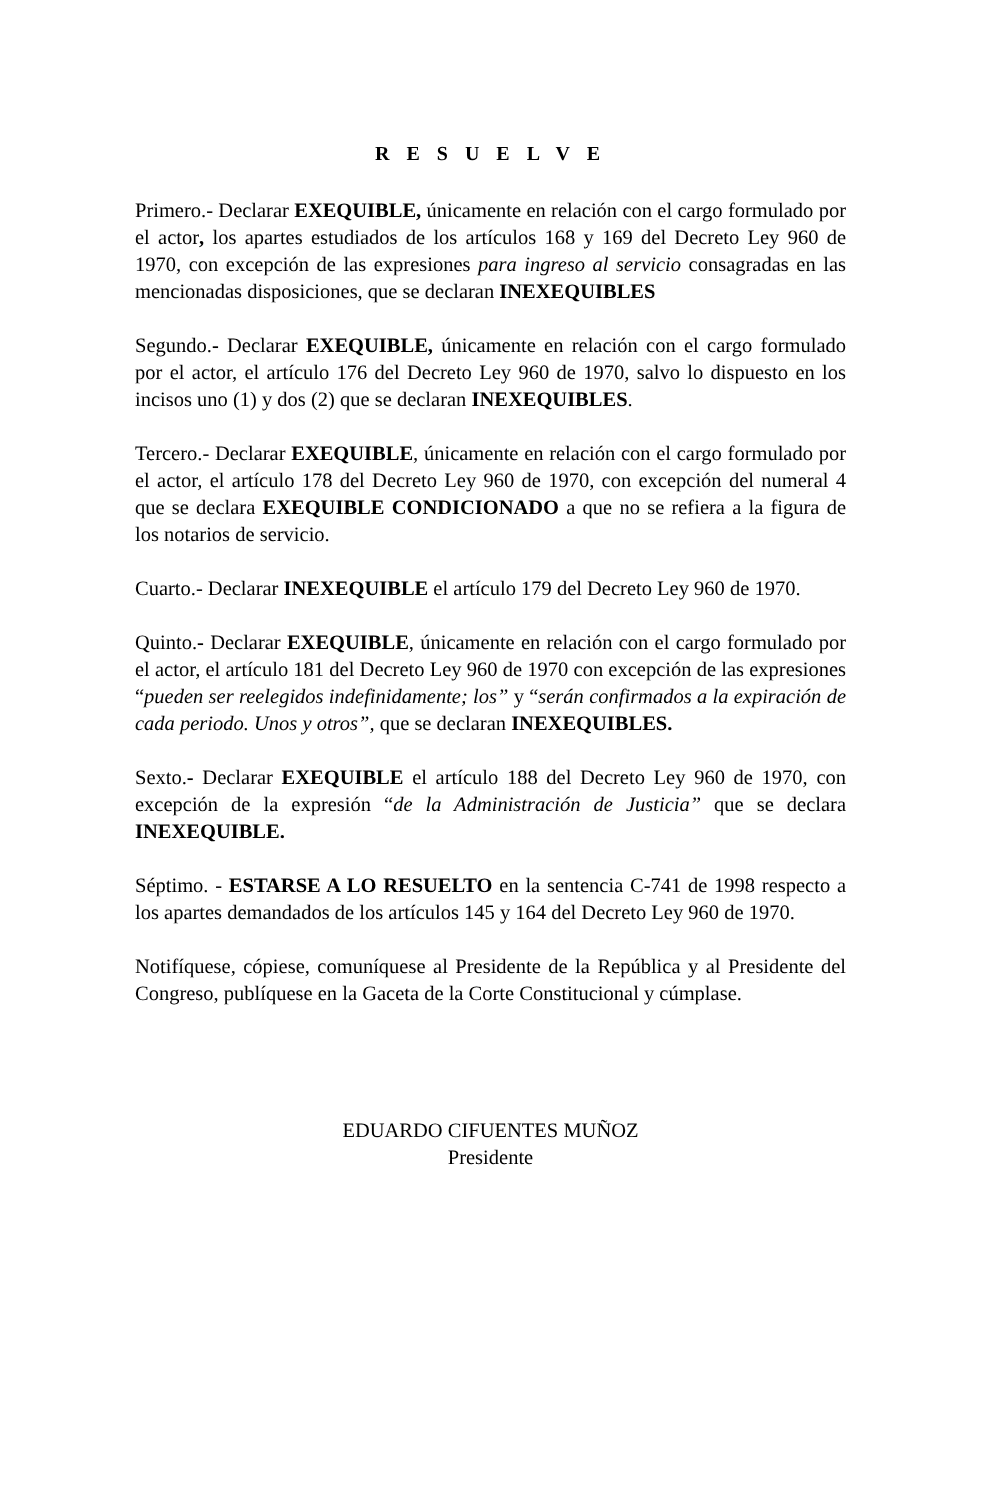R E S U E L V E
Primero.- Declarar EXEQUIBLE, únicamente en relación con el cargo formulado por el actor, los apartes estudiados de los artículos 168 y 169 del Decreto Ley 960 de 1970, con excepción de las expresiones para ingreso al servicio consagradas en las mencionadas disposiciones, que se declaran INEXEQUIBLES
Segundo.- Declarar EXEQUIBLE, únicamente en relación con el cargo formulado por el actor, el artículo 176 del Decreto Ley 960 de 1970, salvo lo dispuesto en los incisos uno (1) y dos (2) que se declaran INEXEQUIBLES.
Tercero.- Declarar EXEQUIBLE, únicamente en relación con el cargo formulado por el actor, el artículo 178 del Decreto Ley 960 de 1970, con excepción del numeral 4 que se declara EXEQUIBLE CONDICIONADO a que no se refiera a la figura de los notarios de servicio.
Cuarto.- Declarar INEXEQUIBLE el artículo 179 del Decreto Ley 960 de 1970.
Quinto.- Declarar EXEQUIBLE, únicamente en relación con el cargo formulado por el actor, el artículo 181 del Decreto Ley 960 de 1970 con excepción de las expresiones “pueden ser reelegidos indefinidamente; los” y “serán confirmados a la expiración de cada periodo. Unos y otros”, que se declaran INEXEQUIBLES.
Sexto.- Declarar EXEQUIBLE el artículo 188 del Decreto Ley 960 de 1970, con excepción de la expresión “de la Administración de Justicia” que se declara INEXEQUIBLE.
Séptimo. - ESTARSE A LO RESUELTO en la sentencia C-741 de 1998 respecto a los apartes demandados de los artículos 145 y 164 del Decreto Ley 960 de 1970.
Notifíquese, cópiese, comuníquese al Presidente de la República y al Presidente del Congreso, publíquese en la Gaceta de la Corte Constitucional y cúmplase.
EDUARDO CIFUENTES MUÑOZ
Presidente